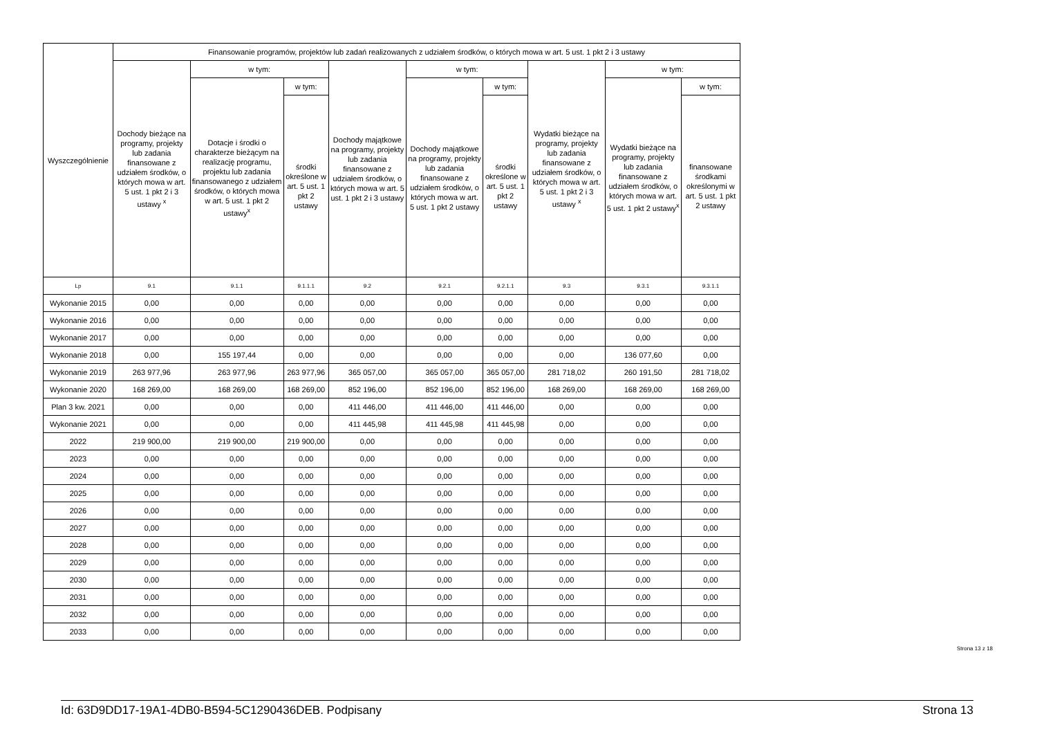| Wyszczególnienie | Finansowanie programów, projektów lub zadań realizowanych z udziałem środków, o których mowa w art. 5 ust. 1 pkt 2 i 3 ustawy | | | | | | | | |
| --- | --- | --- | --- | --- | --- | --- | --- | --- | --- |
| | Dochody bieżące na programy, projekty lub zadania finansowane z udziałem środków, o których mowa w art. 5 ust. 1 pkt 2 i 3 ustawy <sup>x</sup> | w tym: | | Dochody majątkowe na programy, projekty lub zadania finansowane z udziałem środków, o których mowa w art. 5 ust. 1 pkt 2 i 3 ustawy | w tym: | | Wydatki bieżące na programy, projekty lub zadania finansowane z udziałem środków, o których mowa w art. 5 ust. 1 pkt 2 i 3 ustawy <sup>x</sup> | w tym: | |
| | | Dotacje i środki o charakterze bieżącym na realizację programu, projektu lub zadania finansowanego z udziałem środków, o których mowa w art. 5 ust. 1 pkt 2 ustawy<sup>x</sup> | w tym: | | Dochody majątkowe na programy, projekty lub zadania finansowane z udziałem środków, o których mowa w art. 5 ust. 1 pkt 2 ustawy | w tym: | | Wydatki bieżące na programy, projekty lub zadania finansowane z udziałem środków, o których mowa w art. 5 ust. 1 pkt 2 ustawy<sup>x</sup> | w tym: |
| | | | środki określone w art. 5 ust. 1 pkt 2 ustawy | | | środki określone w art. 5 ust. 1 pkt 2 ustawy | | | finansowane środkami określonymi w art. 5 ust. 1 pkt 2 ustawy |
| Lp | 9.1 | 9.1.1 | 9.1.1.1 | 9.2 | 9.2.1 | 9.2.1.1 | 9.3 | 9.3.1 | 9.3.1.1 |
| Wykonanie 2015 | 0,00 | 0,00 | 0,00 | 0,00 | 0,00 | 0,00 | 0,00 | 0,00 | 0,00 |
| Wykonanie 2016 | 0,00 | 0,00 | 0,00 | 0,00 | 0,00 | 0,00 | 0,00 | 0,00 | 0,00 |
| Wykonanie 2017 | 0,00 | 0,00 | 0,00 | 0,00 | 0,00 | 0,00 | 0,00 | 0,00 | 0,00 |
| Wykonanie 2018 | 0,00 | 155 197,44 | 0,00 | 0,00 | 0,00 | 0,00 | 0,00 | 136 077,60 | 0,00 |
| Wykonanie 2019 | 263 977,96 | 263 977,96 | 263 977,96 | 365 057,00 | 365 057,00 | 365 057,00 | 281 718,02 | 260 191,50 | 281 718,02 |
| Wykonanie 2020 | 168 269,00 | 168 269,00 | 168 269,00 | 852 196,00 | 852 196,00 | 852 196,00 | 168 269,00 | 168 269,00 | 168 269,00 |
| Plan 3 kw. 2021 | 0,00 | 0,00 | 0,00 | 411 446,00 | 411 446,00 | 411 446,00 | 0,00 | 0,00 | 0,00 |
| Wykonanie 2021 | 0,00 | 0,00 | 0,00 | 411 445,98 | 411 445,98 | 411 445,98 | 0,00 | 0,00 | 0,00 |
| 2022 | 219 900,00 | 219 900,00 | 219 900,00 | 0,00 | 0,00 | 0,00 | 0,00 | 0,00 | 0,00 |
| 2023 | 0,00 | 0,00 | 0,00 | 0,00 | 0,00 | 0,00 | 0,00 | 0,00 | 0,00 |
| 2024 | 0,00 | 0,00 | 0,00 | 0,00 | 0,00 | 0,00 | 0,00 | 0,00 | 0,00 |
| 2025 | 0,00 | 0,00 | 0,00 | 0,00 | 0,00 | 0,00 | 0,00 | 0,00 | 0,00 |
| 2026 | 0,00 | 0,00 | 0,00 | 0,00 | 0,00 | 0,00 | 0,00 | 0,00 | 0,00 |
| 2027 | 0,00 | 0,00 | 0,00 | 0,00 | 0,00 | 0,00 | 0,00 | 0,00 | 0,00 |
| 2028 | 0,00 | 0,00 | 0,00 | 0,00 | 0,00 | 0,00 | 0,00 | 0,00 | 0,00 |
| 2029 | 0,00 | 0,00 | 0,00 | 0,00 | 0,00 | 0,00 | 0,00 | 0,00 | 0,00 |
| 2030 | 0,00 | 0,00 | 0,00 | 0,00 | 0,00 | 0,00 | 0,00 | 0,00 | 0,00 |
| 2031 | 0,00 | 0,00 | 0,00 | 0,00 | 0,00 | 0,00 | 0,00 | 0,00 | 0,00 |
| 2032 | 0,00 | 0,00 | 0,00 | 0,00 | 0,00 | 0,00 | 0,00 | 0,00 | 0,00 |
| 2033 | 0,00 | 0,00 | 0,00 | 0,00 | 0,00 | 0,00 | 0,00 | 0,00 | 0,00 |
Strona 13 z 18
Id: 63D9DD17-19A1-4DB0-B594-5C1290436DEB. Podpisany Strona 13